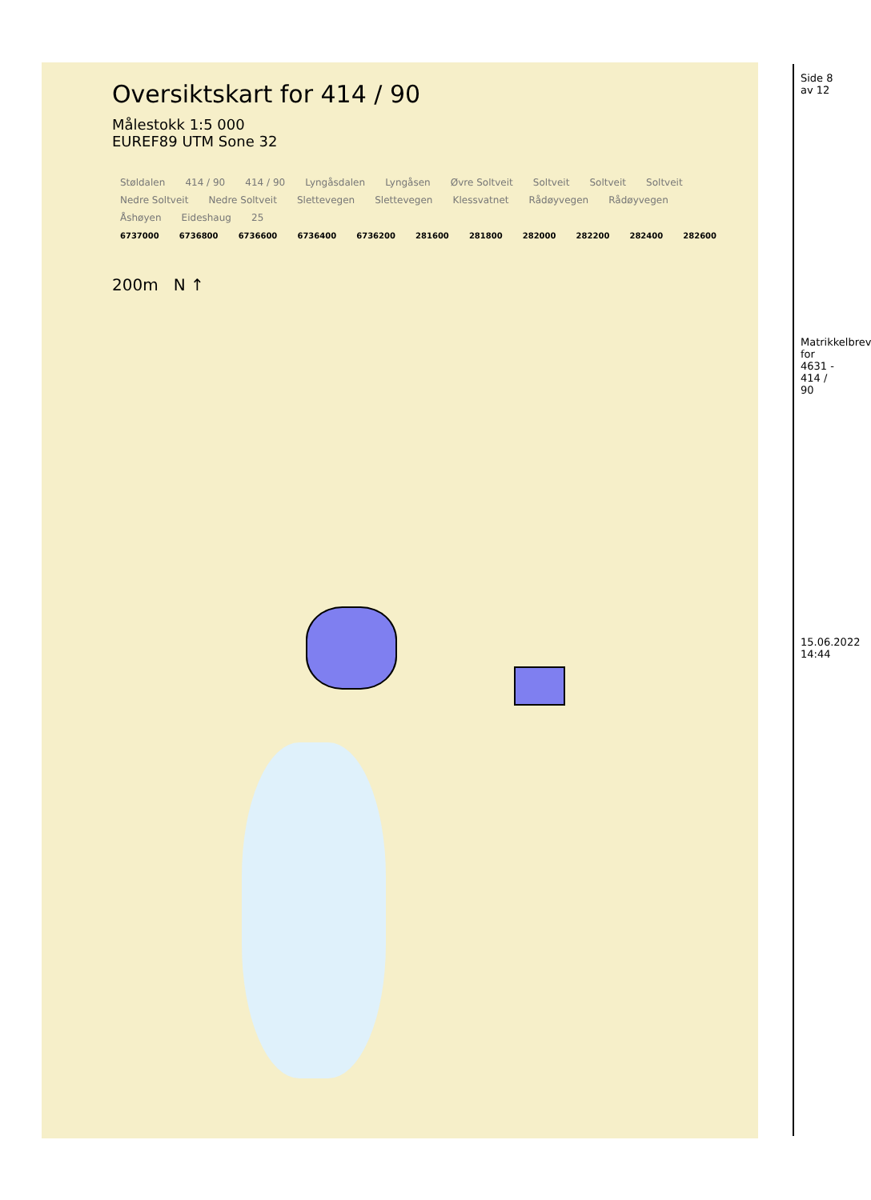Oversiktskart for 414 / 90
Målestokk 1:5 000
EUREF89 UTM Sone 32
Støldalen 414 / 90 414 / 90 Lyngåsdalen Lyngåsen Øvre Soltveit Soltveit Soltveit Soltveit Nedre Soltveit Nedre Soltveit Slettevegen Slettevegen Klessvatnet Rådøyvegen Rådøyvegen Åshøyen Eideshaug 25
6737000 6736800 6736600 6736400 6736200 281600 281800 282000 282200 282400 282600
200m N ↑
Side 8 av 12
Matrikkelbrev for 4631 - 414 / 90
15.06.2022 14:44